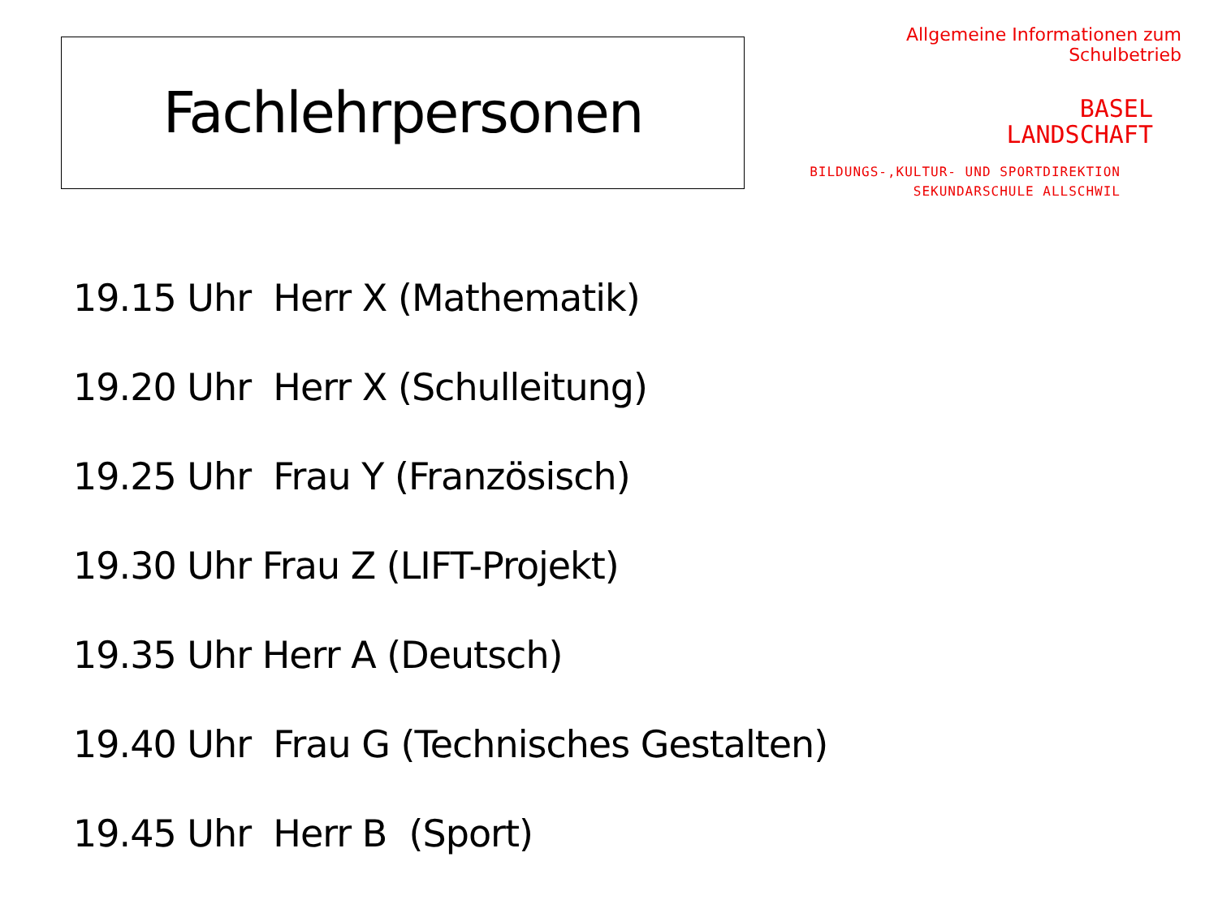Fachlehrpersonen
Allgemeine Informationen zum Schulbetrieb
BASEL
LANDSCHAFT
BILDUNGS-,KULTUR- UND SPORTDIREKTION
SEKUNDARSCHULE ALLSCHWIL
19.15 Uhr Herr X (Mathematik)
19.20 Uhr Herr X (Schulleitung)
19.25 Uhr Frau Y (Französisch)
19.30 Uhr Frau Z (LIFT-Projekt)
19.35 Uhr Herr A (Deutsch)
19.40 Uhr Frau G (Technisches Gestalten)
19.45 Uhr Herr B (Sport)